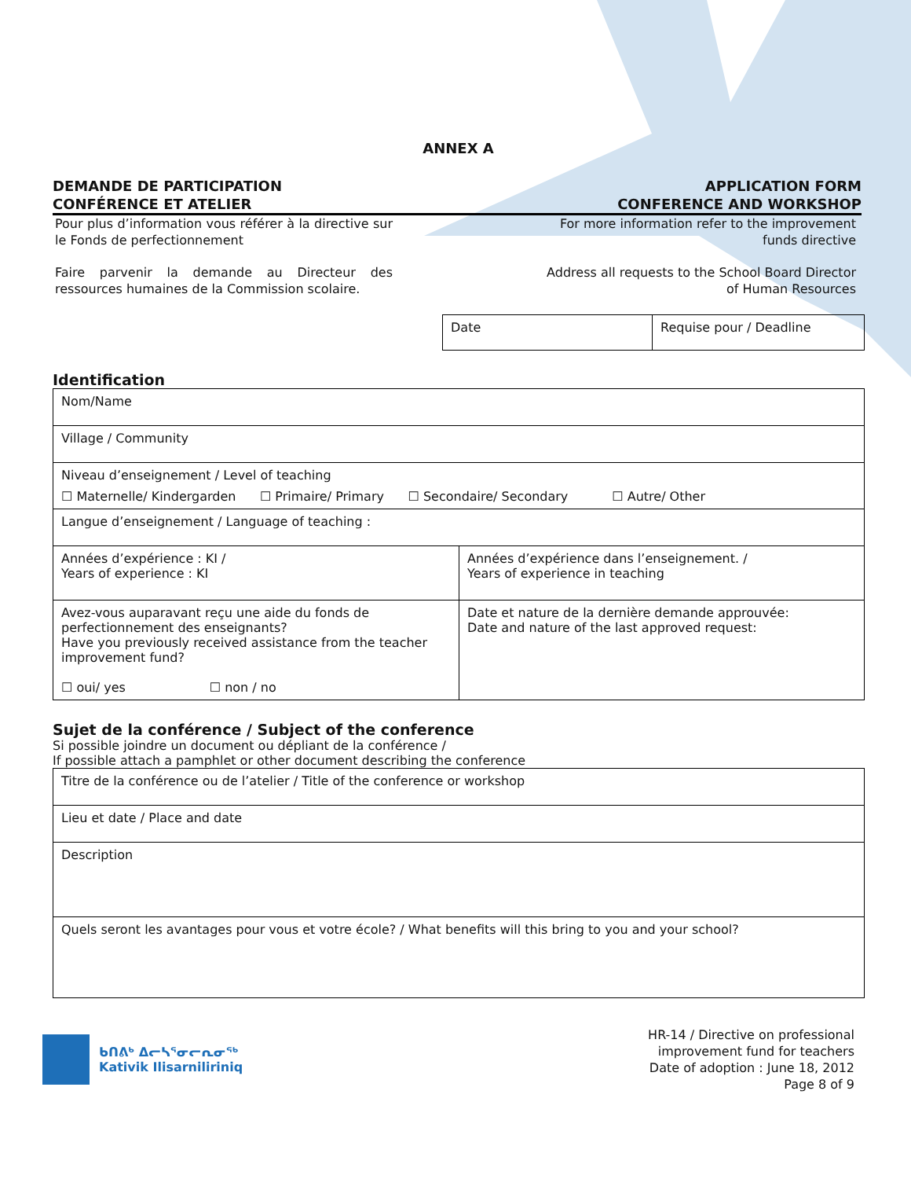ANNEX A
DEMANDE DE PARTICIPATION
CONFÉRENCE ET ATELIER
APPLICATION FORM
CONFERENCE AND WORKSHOP
Pour plus d’information vous référer à la directive sur le Fonds de perfectionnement
Faire parvenir la demande au Directeur des ressources humaines de la Commission scolaire.
For more information refer to the improvement
funds directive
Address all requests to the School Board Director
of Human Resources
| Date | Requise pour / Deadline |
Identification
| Nom/Name | |
| Village / Community | |
| Niveau d’enseignement / Level of teaching ☐ Maternelle/ Kindergarden ☐ Primaire/ Primary ☐ Secondaire/ Secondary ☐ Autre/ Other | |
| Langue d’enseignement / Language of teaching : | |
| Années d’expérience : KI / Years of experience : KI | Années d’expérience dans l’enseignement. / Years of experience in teaching |
| Avez-vous auparavant reçu une aide du fonds de perfectionnement des enseignants? Have you previously received assistance from the teacher improvement fund? ☐ oui/ yes ☐ non / no | Date et nature de la dernière demande approuvée: Date and nature of the last approved request: |
Sujet de la conférence / Subject of the conference
Si possible joindre un document ou dépliant de la conférence /
If possible attach a pamphlet or other document describing the conference
| Titre de la conférence ou de l’atelier / Title of the conference or workshop |
| Lieu et date / Place and date |
| Description |
| Quels seront les avantages pour vous et votre école? / What benefits will this bring to you and your school? |
ᑲᑎᕕᒃ ᐃᓕᓴᕐᓂᓕᕆᓂᖅ
Kativik Ilisarniliriniq
HR-14 / Directive on professional
improvement fund for teachers
Date of adoption : June 18, 2012
Page 8 of 9